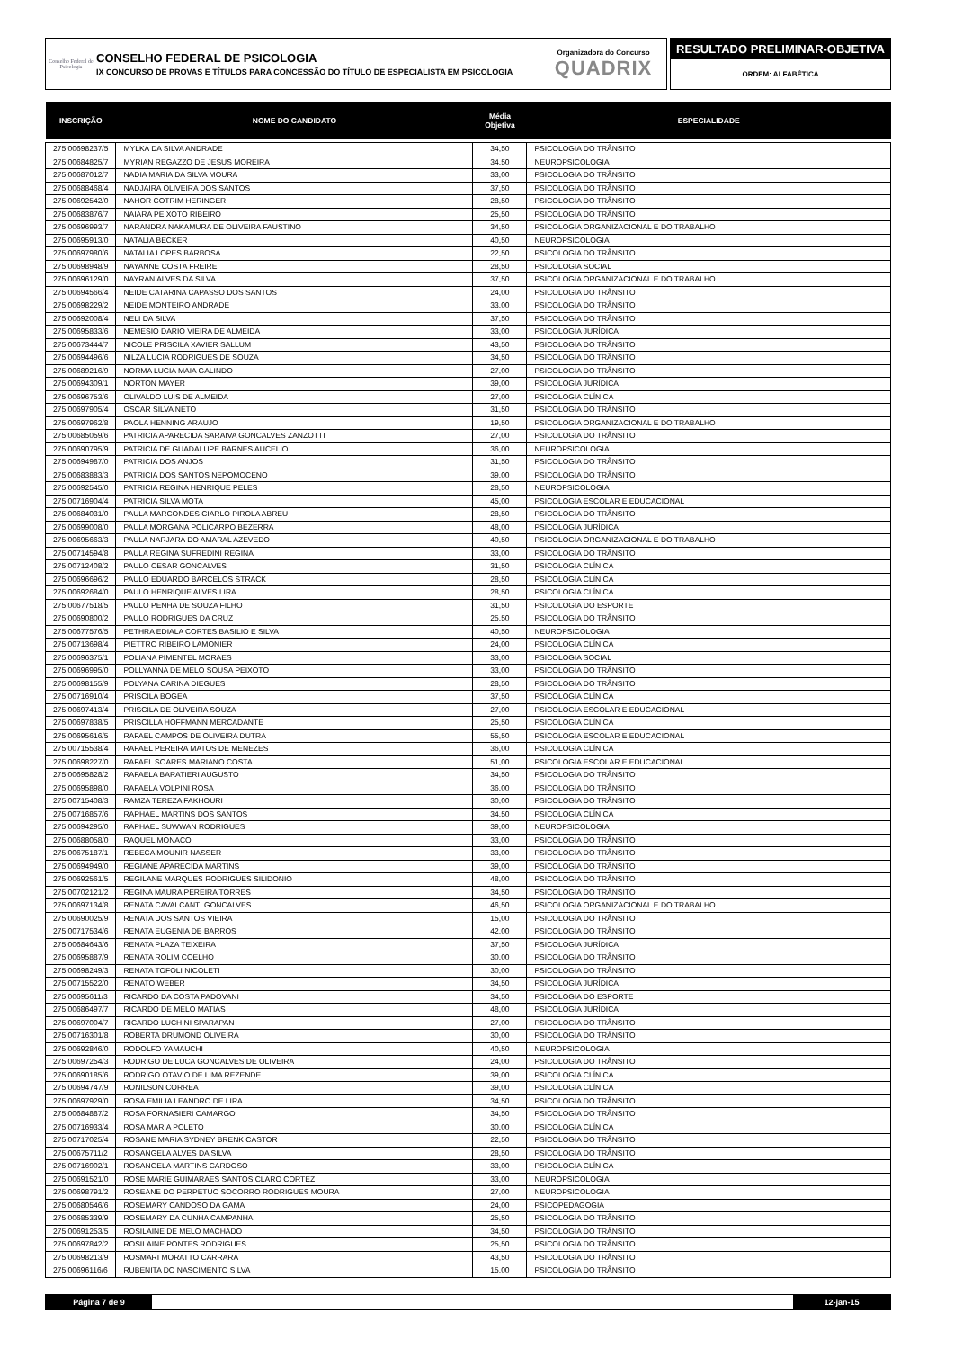Conselho Federal de Psicologia
CONSELHO FEDERAL DE PSICOLOGIA
IX CONCURSO DE PROVAS E TÍTULOS PARA CONCESSÃO DO TÍTULO DE ESPECIALISTA EM PSICOLOGIA
Organizadora do Concurso
QUADRIX
RESULTADO PRELIMINAR-OBJETIVA
ORDEM: ALFABÉTICA
| INSCRIÇÃO | NOME DO CANDIDATO | Média Objetiva | ESPECIALIDADE |
| --- | --- | --- | --- |
| 275.00698237/5 | MYLKA DA SILVA ANDRADE | 34,50 | PSICOLOGIA DO TRÂNSITO |
| 275.00684825/7 | MYRIAN REGAZZO DE JESUS MOREIRA | 34,50 | NEUROPSICOLOGIA |
| 275.00687012/7 | NADIA MARIA DA SILVA MOURA | 33,00 | PSICOLOGIA DO TRÂNSITO |
| 275.00688468/4 | NADJAIRA OLIVEIRA DOS SANTOS | 37,50 | PSICOLOGIA DO TRÂNSITO |
| 275.00692542/0 | NAHOR COTRIM HERINGER | 28,50 | PSICOLOGIA DO TRÂNSITO |
| 275.00683876/7 | NAIARA PEIXOTO RIBEIRO | 25,50 | PSICOLOGIA DO TRÂNSITO |
| 275.00696993/7 | NARANDRA NAKAMURA DE OLIVEIRA FAUSTINO | 34,50 | PSICOLOGIA ORGANIZACIONAL E DO TRABALHO |
| 275.00695913/0 | NATALIA BECKER | 40,50 | NEUROPSICOLOGIA |
| 275.00697980/6 | NATALIA LOPES BARBOSA | 22,50 | PSICOLOGIA DO TRÂNSITO |
| 275.00698948/9 | NAYANNE COSTA FREIRE | 28,50 | PSICOLOGIA SOCIAL |
| 275.00696129/0 | NAYRAN ALVES DA SILVA | 37,50 | PSICOLOGIA ORGANIZACIONAL E DO TRABALHO |
| 275.00694566/4 | NEIDE CATARINA CAPASSO DOS SANTOS | 24,00 | PSICOLOGIA DO TRÂNSITO |
| 275.00698229/2 | NEIDE MONTEIRO ANDRADE | 33,00 | PSICOLOGIA DO TRÂNSITO |
| 275.00692008/4 | NELI DA SILVA | 37,50 | PSICOLOGIA DO TRÂNSITO |
| 275.00695833/6 | NEMESIO DARIO VIEIRA DE ALMEIDA | 33,00 | PSICOLOGIA JURÍDICA |
| 275.00673444/7 | NICOLE PRISCILA XAVIER SALLUM | 43,50 | PSICOLOGIA DO TRÂNSITO |
| 275.00694496/6 | NILZA LUCIA RODRIGUES DE SOUZA | 34,50 | PSICOLOGIA DO TRÂNSITO |
| 275.00689216/9 | NORMA LUCIA MAIA GALINDO | 27,00 | PSICOLOGIA DO TRÂNSITO |
| 275.00694309/1 | NORTON MAYER | 39,00 | PSICOLOGIA JURÍDICA |
| 275.00696753/6 | OLIVALDO LUIS DE ALMEIDA | 27,00 | PSICOLOGIA CLÍNICA |
| 275.00697905/4 | OSCAR SILVA NETO | 31,50 | PSICOLOGIA DO TRÂNSITO |
| 275.00697962/8 | PAOLA HENNING ARAUJO | 19,50 | PSICOLOGIA ORGANIZACIONAL E DO TRABALHO |
| 275.00685059/6 | PATRICIA APARECIDA SARAIVA GONCALVES ZANZOTTI | 27,00 | PSICOLOGIA DO TRÂNSITO |
| 275.00690795/9 | PATRICIA DE GUADALUPE BARNES AUCELIO | 36,00 | NEUROPSICOLOGIA |
| 275.00694987/0 | PATRICIA DOS ANJOS | 31,50 | PSICOLOGIA DO TRÂNSITO |
| 275.00683883/3 | PATRICIA DOS SANTOS NEPOMOCENO | 39,00 | PSICOLOGIA DO TRÂNSITO |
| 275.00692545/0 | PATRICIA REGINA HENRIQUE PELES | 28,50 | NEUROPSICOLOGIA |
| 275.00716904/4 | PATRICIA SILVA MOTA | 45,00 | PSICOLOGIA ESCOLAR E EDUCACIONAL |
| 275.00684031/0 | PAULA MARCONDES CIARLO PIROLA ABREU | 28,50 | PSICOLOGIA DO TRÂNSITO |
| 275.00699008/0 | PAULA MORGANA POLICARPO BEZERRA | 48,00 | PSICOLOGIA JURÍDICA |
| 275.00695663/3 | PAULA NARJARA DO AMARAL AZEVEDO | 40,50 | PSICOLOGIA ORGANIZACIONAL E DO TRABALHO |
| 275.00714594/8 | PAULA REGINA SUFREDINI REGINA | 33,00 | PSICOLOGIA DO TRÂNSITO |
| 275.00712408/2 | PAULO CESAR GONCALVES | 31,50 | PSICOLOGIA CLÍNICA |
| 275.00696696/2 | PAULO EDUARDO BARCELOS STRACK | 28,50 | PSICOLOGIA CLÍNICA |
| 275.00692684/0 | PAULO HENRIQUE ALVES LIRA | 28,50 | PSICOLOGIA CLÍNICA |
| 275.00677518/5 | PAULO PENHA DE SOUZA FILHO | 31,50 | PSICOLOGIA DO ESPORTE |
| 275.00690800/2 | PAULO RODRIGUES DA CRUZ | 25,50 | PSICOLOGIA DO TRÂNSITO |
| 275.00677576/5 | PETHRA EDIALA CORTES BASILIO E SILVA | 40,50 | NEUROPSICOLOGIA |
| 275.00713698/4 | PIETTRO RIBEIRO LAMONIER | 24,00 | PSICOLOGIA CLÍNICA |
| 275.00696375/1 | POLIANA PIMENTEL MORAES | 33,00 | PSICOLOGIA SOCIAL |
| 275.00696995/0 | POLLYANNA DE MELO SOUSA PEIXOTO | 33,00 | PSICOLOGIA DO TRÂNSITO |
| 275.00698155/9 | POLYANA CARINA DIEGUES | 28,50 | PSICOLOGIA DO TRÂNSITO |
| 275.00716910/4 | PRISCILA BOGEA | 37,50 | PSICOLOGIA CLÍNICA |
| 275.00697413/4 | PRISCILA DE OLIVEIRA SOUZA | 27,00 | PSICOLOGIA ESCOLAR E EDUCACIONAL |
| 275.00697838/5 | PRISCILLA HOFFMANN MERCADANTE | 25,50 | PSICOLOGIA CLÍNICA |
| 275.00695616/5 | RAFAEL CAMPOS DE OLIVEIRA DUTRA | 55,50 | PSICOLOGIA ESCOLAR E EDUCACIONAL |
| 275.00715538/4 | RAFAEL PEREIRA MATOS DE MENEZES | 36,00 | PSICOLOGIA CLÍNICA |
| 275.00698227/0 | RAFAEL SOARES MARIANO COSTA | 51,00 | PSICOLOGIA ESCOLAR E EDUCACIONAL |
| 275.00695828/2 | RAFAELA BARATIERI AUGUSTO | 34,50 | PSICOLOGIA DO TRÂNSITO |
| 275.00695898/0 | RAFAELA VOLPINI ROSA | 36,00 | PSICOLOGIA DO TRÂNSITO |
| 275.00715408/3 | RAMZA TEREZA FAKHOURI | 30,00 | PSICOLOGIA DO TRÂNSITO |
| 275.00716857/6 | RAPHAEL MARTINS DOS SANTOS | 34,50 | PSICOLOGIA CLÍNICA |
| 275.00694295/0 | RAPHAEL SUWWAN RODRIGUES | 39,00 | NEUROPSICOLOGIA |
| 275.00688058/0 | RAQUEL MONACO | 33,00 | PSICOLOGIA DO TRÂNSITO |
| 275.00675187/1 | REBECA MOUNIR NASSER | 33,00 | PSICOLOGIA DO TRÂNSITO |
| 275.00694949/0 | REGIANE APARECIDA MARTINS | 39,00 | PSICOLOGIA DO TRÂNSITO |
| 275.00692561/5 | REGILANE MARQUES RODRIGUES SILIDONIO | 48,00 | PSICOLOGIA DO TRÂNSITO |
| 275.00702121/2 | REGINA MAURA PEREIRA TORRES | 34,50 | PSICOLOGIA DO TRÂNSITO |
| 275.00697134/8 | RENATA CAVALCANTI GONCALVES | 46,50 | PSICOLOGIA ORGANIZACIONAL E DO TRABALHO |
| 275.00690025/9 | RENATA DOS SANTOS VIEIRA | 15,00 | PSICOLOGIA DO TRÂNSITO |
| 275.00717534/6 | RENATA EUGENIA DE BARROS | 42,00 | PSICOLOGIA DO TRÂNSITO |
| 275.00684643/6 | RENATA PLAZA TEIXEIRA | 37,50 | PSICOLOGIA JURÍDICA |
| 275.00695887/9 | RENATA ROLIM COELHO | 30,00 | PSICOLOGIA DO TRÂNSITO |
| 275.00698249/3 | RENATA TOFOLI NICOLETI | 30,00 | PSICOLOGIA DO TRÂNSITO |
| 275.00715522/0 | RENATO WEBER | 34,50 | PSICOLOGIA JURÍDICA |
| 275.00695611/3 | RICARDO DA COSTA PADOVANI | 34,50 | PSICOLOGIA DO ESPORTE |
| 275.00686497/7 | RICARDO DE MELO MATIAS | 48,00 | PSICOLOGIA JURÍDICA |
| 275.00697004/7 | RICARDO LUCHINI SPARAPAN | 27,00 | PSICOLOGIA DO TRÂNSITO |
| 275.00716301/8 | ROBERTA DRUMOND OLIVEIRA | 30,00 | PSICOLOGIA DO TRÂNSITO |
| 275.00692846/0 | RODOLFO YAMAUCHI | 40,50 | NEUROPSICOLOGIA |
| 275.00697254/3 | RODRIGO DE LUCA GONCALVES DE OLIVEIRA | 24,00 | PSICOLOGIA DO TRÂNSITO |
| 275.00690185/6 | RODRIGO OTAVIO DE LIMA REZENDE | 39,00 | PSICOLOGIA CLÍNICA |
| 275.00694747/9 | RONILSON CORREA | 39,00 | PSICOLOGIA CLÍNICA |
| 275.00697929/0 | ROSA EMILIA LEANDRO DE LIRA | 34,50 | PSICOLOGIA DO TRÂNSITO |
| 275.00684887/2 | ROSA FORNASIERI CAMARGO | 34,50 | PSICOLOGIA DO TRÂNSITO |
| 275.00716933/4 | ROSA MARIA POLETO | 30,00 | PSICOLOGIA CLÍNICA |
| 275.00717025/4 | ROSANE MARIA SYDNEY BRENK CASTOR | 22,50 | PSICOLOGIA DO TRÂNSITO |
| 275.00675711/2 | ROSANGELA ALVES DA SILVA | 28,50 | PSICOLOGIA DO TRÂNSITO |
| 275.00716902/1 | ROSANGELA MARTINS CARDOSO | 33,00 | PSICOLOGIA CLÍNICA |
| 275.00691521/0 | ROSE MARIE GUIMARAES SANTOS CLARO CORTEZ | 33,00 | NEUROPSICOLOGIA |
| 275.00698791/2 | ROSEANE DO PERPETUO SOCORRO RODRIGUES MOURA | 27,00 | NEUROPSICOLOGIA |
| 275.00680546/6 | ROSEMARY CANDOSO DA GAMA | 24,00 | PSICOPEDAGOGIA |
| 275.00685339/9 | ROSEMARY DA CUNHA CAMPANHA | 25,50 | PSICOLOGIA DO TRÂNSITO |
| 275.00691253/5 | ROSILAINE DE MELO MACHADO | 34,50 | PSICOLOGIA DO TRÂNSITO |
| 275.00697842/2 | ROSILAINE PONTES RODRIGUES | 25,50 | PSICOLOGIA DO TRÂNSITO |
| 275.00698213/9 | ROSMARI MORATTO CARRARA | 43,50 | PSICOLOGIA DO TRÂNSITO |
| 275.00696116/6 | RUBENITA DO NASCIMENTO SILVA | 15,00 | PSICOLOGIA DO TRÂNSITO |
Página 7 de 9 12-jan-15